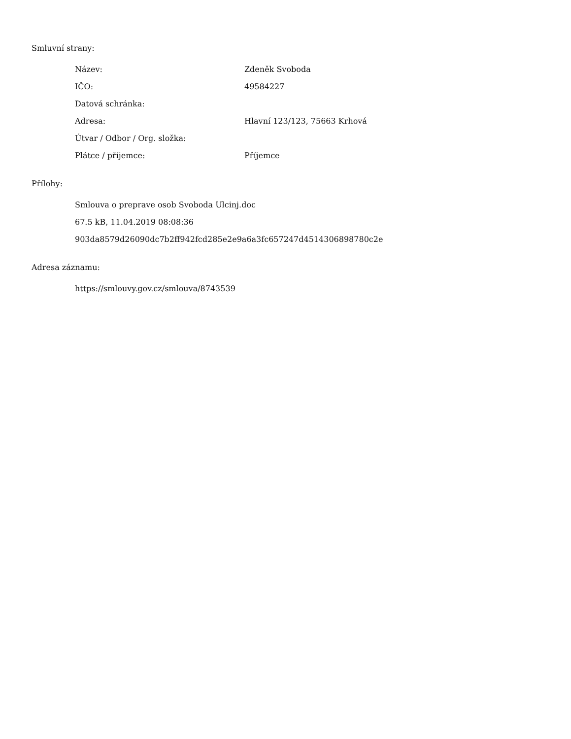Smluvní strany:
| Název: | Zdeněk Svoboda |
| IČO: | 49584227 |
| Datová schránka: | |
| Adresa: | Hlavní 123/123, 75663 Krhová |
| Útvar / Odbor / Org. složka: | |
| Plátce / příjemce: | Příjemce |
Přílohy:
Smlouva o preprave osob Svoboda Ulcinj.doc
67.5 kB, 11.04.2019 08:08:36
903da8579d26090dc7b2ff942fcd285e2e9a6a3fc657247d4514306898780c2e
Adresa záznamu:
https://smlouvy.gov.cz/smlouva/8743539